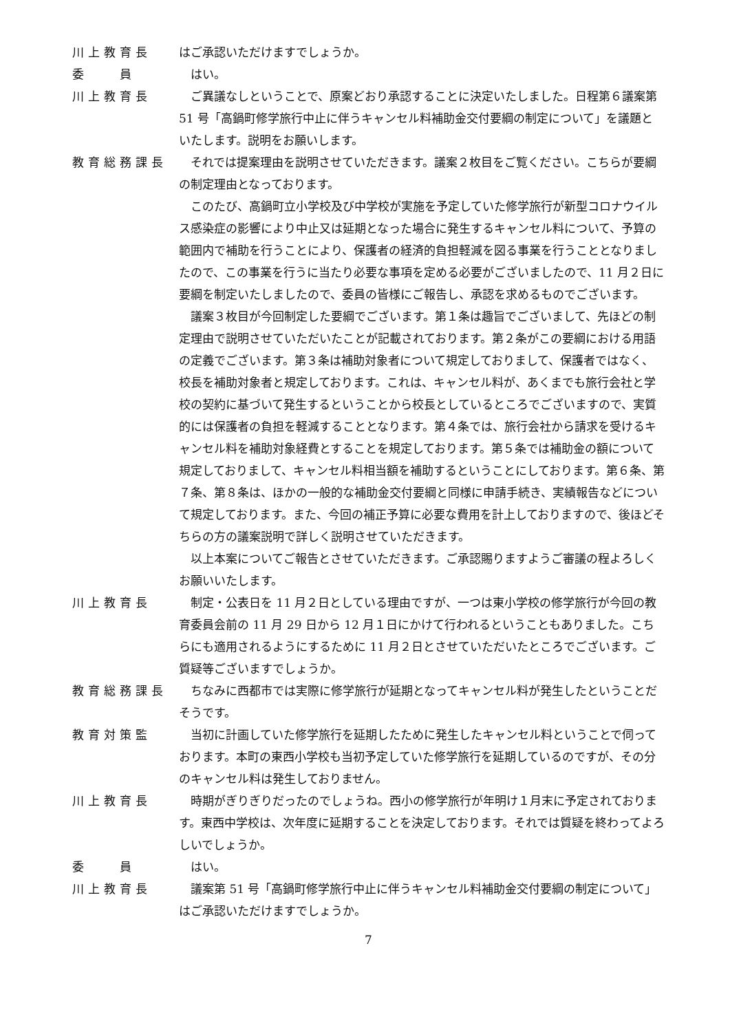川上教育長 はご承認いただけますでしょうか。
委　　員 はい。
川上教育長 ご異議なしということで、原案どおり承認することに決定いたしました。日程第６議案第 51 号「高鍋町修学旅行中止に伴うキャンセル料補助金交付要綱の制定について」を議題といたします。説明をお願いします。
教育総務課長 それでは提案理由を説明させていただきます。議案２枚目をご覧ください。こちらが要綱の制定理由となっております。
このたび、高鍋町立小学校及び中学校が実施を予定していた修学旅行が新型コロナウイルス感染症の影響により中止又は延期となった場合に発生するキャンセル料について、予算の範囲内で補助を行うことにより、保護者の経済的負担軽減を図る事業を行うこととなりましたので、この事業を行うに当たり必要な事項を定める必要がございましたので、11 月２日に要綱を制定いたしましたので、委員の皆様にご報告し、承認を求めるものでございます。
議案３枚目が今回制定した要綱でございます。第１条は趣旨でございまして、先ほどの制定理由で説明させていただいたことが記載されております。第２条がこの要綱における用語の定義でございます。第３条は補助対象者について規定しておりまして、保護者ではなく、校長を補助対象者と規定しております。これは、キャンセル料が、あくまでも旅行会社と学校の契約に基づいて発生するということから校長としているところでございますので、実質的には保護者の負担を軽減することとなります。第４条では、旅行会社から請求を受けるキャンセル料を補助対象経費とすることを規定しております。第５条では補助金の額について規定しておりまして、キャンセル料相当額を補助するということにしております。第６条、第７条、第８条は、ほかの一般的な補助金交付要綱と同様に申請手続き、実績報告などについて規定しております。また、今回の補正予算に必要な費用を計上しておりますので、後ほどそちらの方の議案説明で詳しく説明させていただきます。
以上本案についてご報告とさせていただきます。ご承認賜りますようご審議の程よろしくお願いいたします。
川上教育長 制定・公表日を 11 月２日としている理由ですが、一つは東小学校の修学旅行が今回の教育委員会前の 11 月 29 日から 12 月１日にかけて行われるということもありました。こちらにも適用されるようにするために 11 月２日とさせていただいたところでございます。ご質疑等ございますでしょうか。
教育総務課長 ちなみに西都市では実際に修学旅行が延期となってキャンセル料が発生したということだそうです。
教育対策監 当初に計画していた修学旅行を延期したために発生したキャンセル料ということで伺っております。本町の東西小学校も当初予定していた修学旅行を延期しているのですが、その分のキャンセル料は発生しておりません。
川上教育長 時期がぎりぎりだったのでしょうね。西小の修学旅行が年明け１月末に予定されております。東西中学校は、次年度に延期することを決定しております。それでは質疑を終わってよろしいでしょうか。
委　　員 はい。
川上教育長 議案第 51 号「高鍋町修学旅行中止に伴うキャンセル料補助金交付要綱の制定について」はご承認いただけますでしょうか。
7